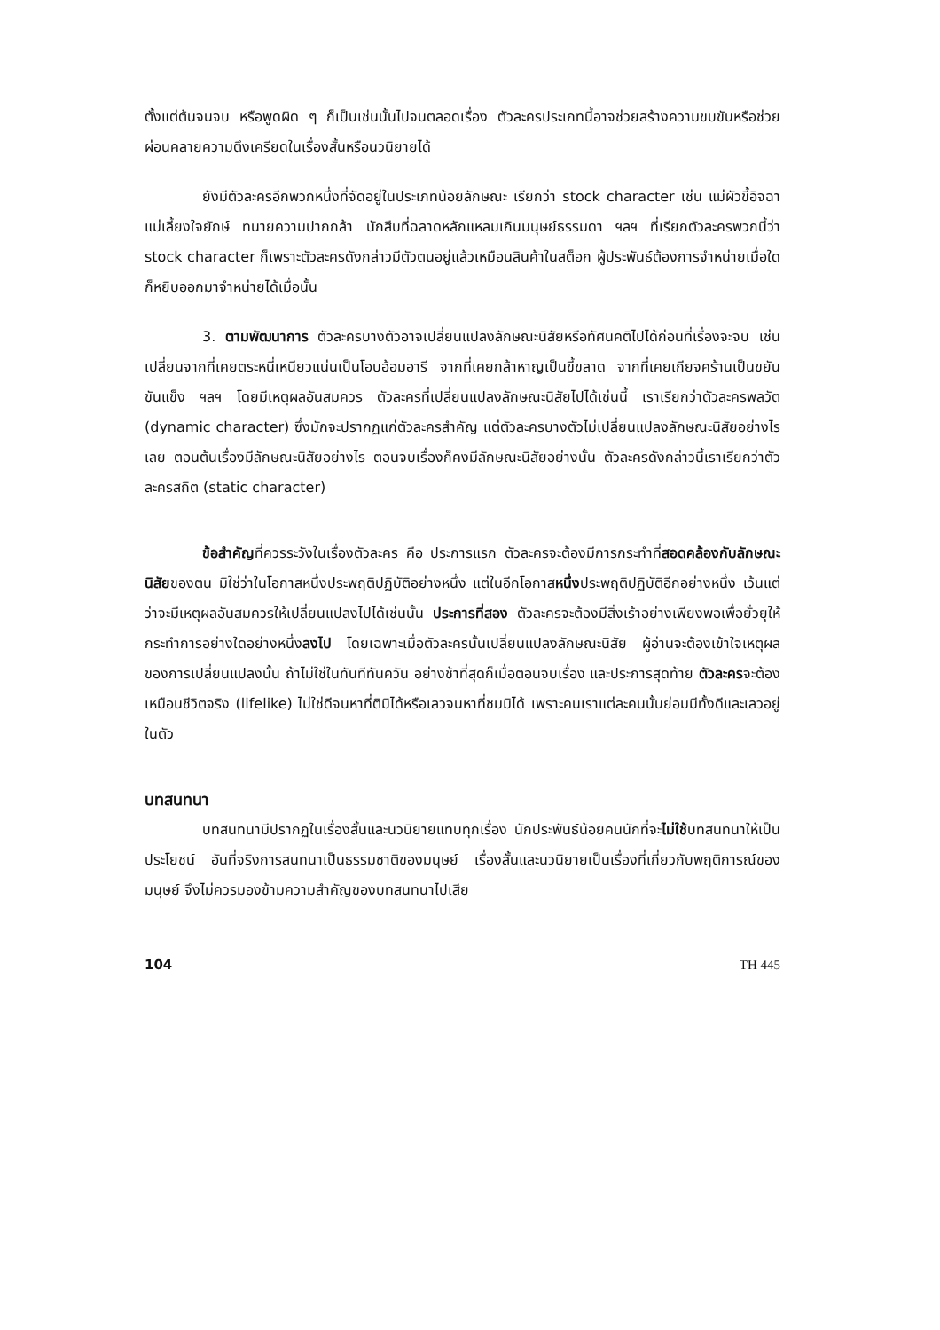ตั้งแต่ต้นจนจบ หรือพูดผิด ๆ ก็เป็นเช่นนั้นไปจนตลอดเรื่อง ตัวละครประเภทนี้อาจช่วยสร้างความขบขันหรือช่วยผ่อนคลายความตึงเครียดในเรื่องสั้นหรือนวนิยายได้
ยังมีตัวละครอีกพวกหนึ่งที่จัดอยู่ในประเภทน้อยลักษณะ เรียกว่า stock character เช่น แม่ผัวขี้อิจฉา แม่เลี้ยงใจยักษ์ ทนายความปากกล้า นักสืบที่ฉลาดหลักแหลมเกินมนุษย์ธรรมดา ฯลฯ ที่เรียกตัวละครพวกนี้ว่า stock character ก็เพราะตัวละครดังกล่าวมีตัวตนอยู่แล้วเหมือนสินค้าในสต็อก ผู้ประพันธ์ต้องการจำหน่ายเมื่อใดก็หยิบออกมาจำหน่ายได้เมื่อนั้น
3. ตามพัฒนาการ ตัวละครบางตัวอาจเปลี่ยนแปลงลักษณะนิสัยหรือทัศนคติไปได้ก่อนที่เรื่องจะจบ เช่น เปลี่ยนจากที่เคยตระหนี่เหนียวแน่นเป็นโอบอ้อมอารี จากที่เคยกล้าหาญเป็นขี้ขลาด จากที่เคยเกียจคร้านเป็นขยันขันแข็ง ฯลฯ โดยมีเหตุผลอันสมควร ตัวละครที่เปลี่ยนแปลงลักษณะนิสัยไปได้เช่นนี้ เราเรียกว่าตัวละครพลวัต (dynamic character) ซึ่งมักจะปรากฏแก่ตัวละครสำคัญ แต่ตัวละครบางตัวไม่เปลี่ยนแปลงลักษณะนิสัยอย่างไรเลย ตอนต้นเรื่องมีลักษณะนิสัยอย่างไร ตอนจบเรื่องก็คงมีลักษณะนิสัยอย่างนั้น ตัวละครดังกล่าวนี้เราเรียกว่าตัวละครสถิต (static character)
ข้อสำคัญที่ควรระวังในเรื่องตัวละคร คือ ประการแรก ตัวละครจะต้องมีการกระทำที่สอดคล้องกับลักษณะนิสัยของตน มิใช่ว่าในโอกาสหนึ่งประพฤติปฏิบัติอย่างหนึ่ง แต่ในอีกโอกาสหนึ่งประพฤติปฏิบัติอีกอย่างหนึ่ง เว้นแต่ว่าจะมีเหตุผลอันสมควรให้เปลี่ยนแปลงไปได้เช่นนั้น ประการที่สอง ตัวละครจะต้องมีสิ่งเร้าอย่างเพียงพอเพื่อยั่วยุให้กระทำการอย่างใดอย่างหนึ่งลงไป โดยเฉพาะเมื่อตัวละครนั้นเปลี่ยนแปลงลักษณะนิสัย ผู้อ่านจะต้องเข้าใจเหตุผลของการเปลี่ยนแปลงนั้น ถ้าไม่ใช่ในทันทีทันควัน อย่างช้าที่สุดก็เมื่อตอนจบเรื่อง และประการสุดท้าย ตัวละครจะต้องเหมือนชีวิตจริง (lifelike) ไม่ใช่ดีจนหาที่ติมิได้หรือเลวจนหาที่ชมมิได้ เพราะคนเราแต่ละคนนั้นย่อมมีทั้งดีและเลวอยู่ในตัว
บทสนทนา
บทสนทนามีปรากฏในเรื่องสั้นและนวนิยายแทบทุกเรื่อง นักประพันธ์น้อยคนนักที่จะไม่ใช้บทสนทนาให้เป็นประโยชน์ อันที่จริงการสนทนาเป็นธรรมชาติของมนุษย์ เรื่องสั้นและนวนิยายเป็นเรื่องที่เกี่ยวกับพฤติการณ์ของมนุษย์ จึงไม่ควรมองข้ามความสำคัญของบทสนทนาไปเสีย
104 TH 445